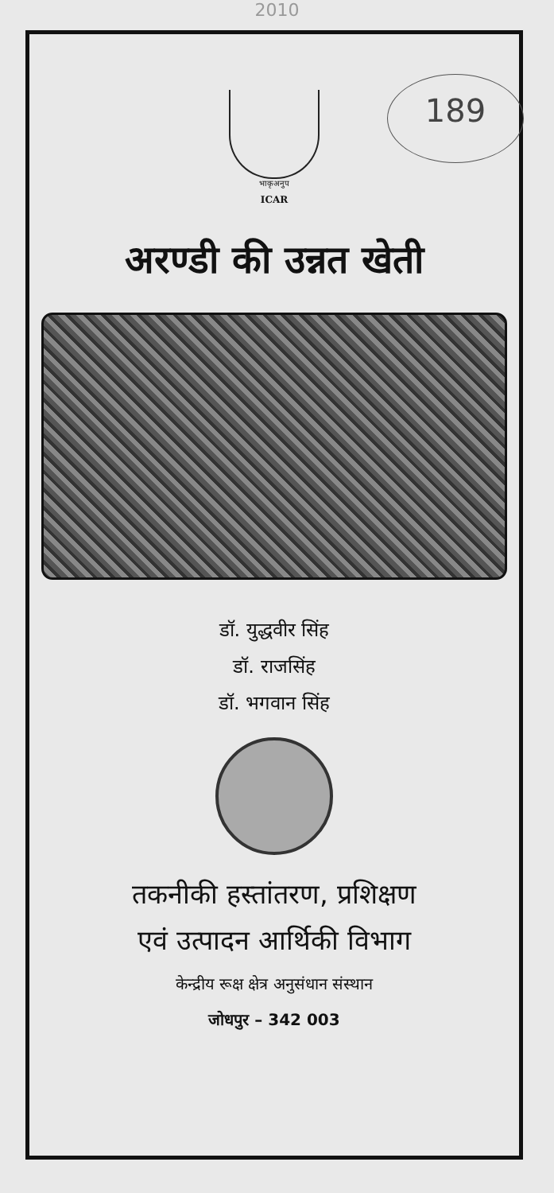2010
189
भाकृअनुप
ICAR
अरण्डी की उन्नत खेती
डॉ. युद्धवीर सिंह
डॉ. राजसिंह
डॉ. भगवान सिंह
तकनीकी हस्तांतरण, प्रशिक्षण
एवं उत्पादन आर्थिकी विभाग
केन्द्रीय रूक्ष क्षेत्र अनुसंधान संस्थान
जोधपुर – 342 003